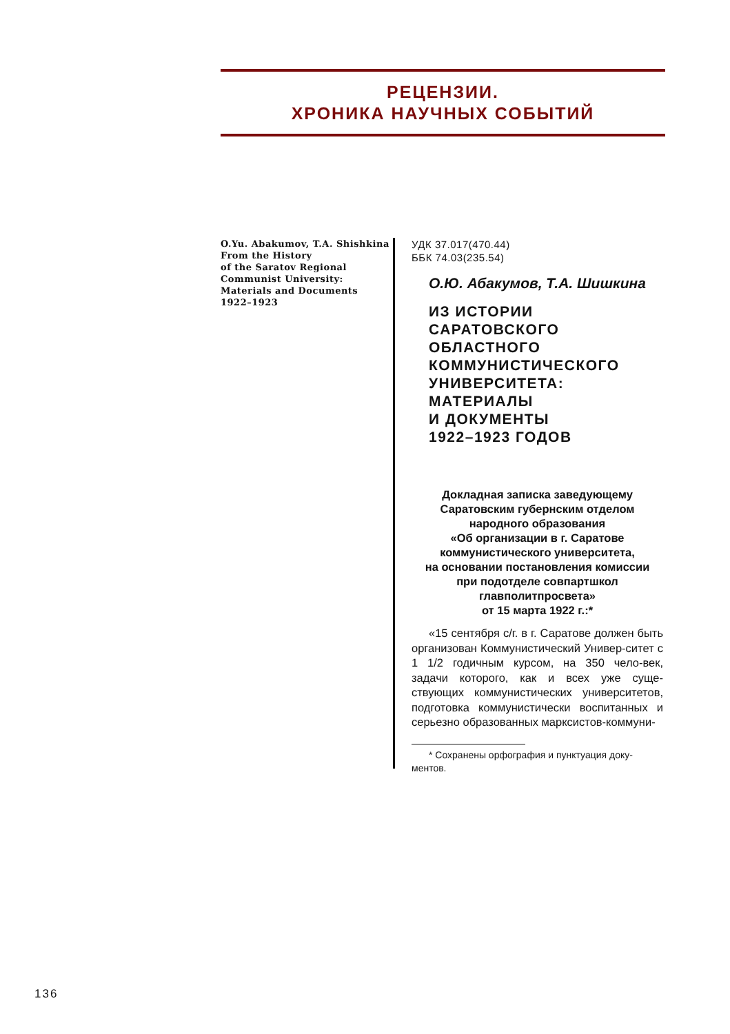РЕЦЕНЗИИ.
ХРОНИКА НАУЧНЫХ СОБЫТИЙ
O.Yu. Abakumov, T.A. Shishkina
From the History
of the Saratov Regional
Communist University:
Materials and Documents
1922–1923
УДК 37.017(470.44)
ББК 74.03(235.54)
О.Ю. Абакумов, Т.А. Шишкина
ИЗ ИСТОРИИ
САРАТОВСКОГО
ОБЛАСТНОГО
КОММУНИСТИЧЕСКОГО
УНИВЕРСИТЕТА:
МАТЕРИАЛЫ
И ДОКУМЕНТЫ
1922–1923 ГОДОВ
Докладная записка заведующему
Саратовским губернским отделом
народного образования
«Об организации в г. Саратове
коммунистического университета,
на основании постановления комиссии
при подотделе совпартшкол
главполитпросвета»
от 15 марта 1922 г.:*
«15 сентября с/г. в г. Саратове должен быть организован Коммунистический Универ-ситет с 1 1/2 годичным курсом, на 350 чело-век, задачи которого, как и всех уже суще-ствующих коммунистических университетов, подготовка коммунистически воспитанных и серьезно образованных марксистов-коммуни-
* Сохранены орфография и пунктуация доку-ментов.
136